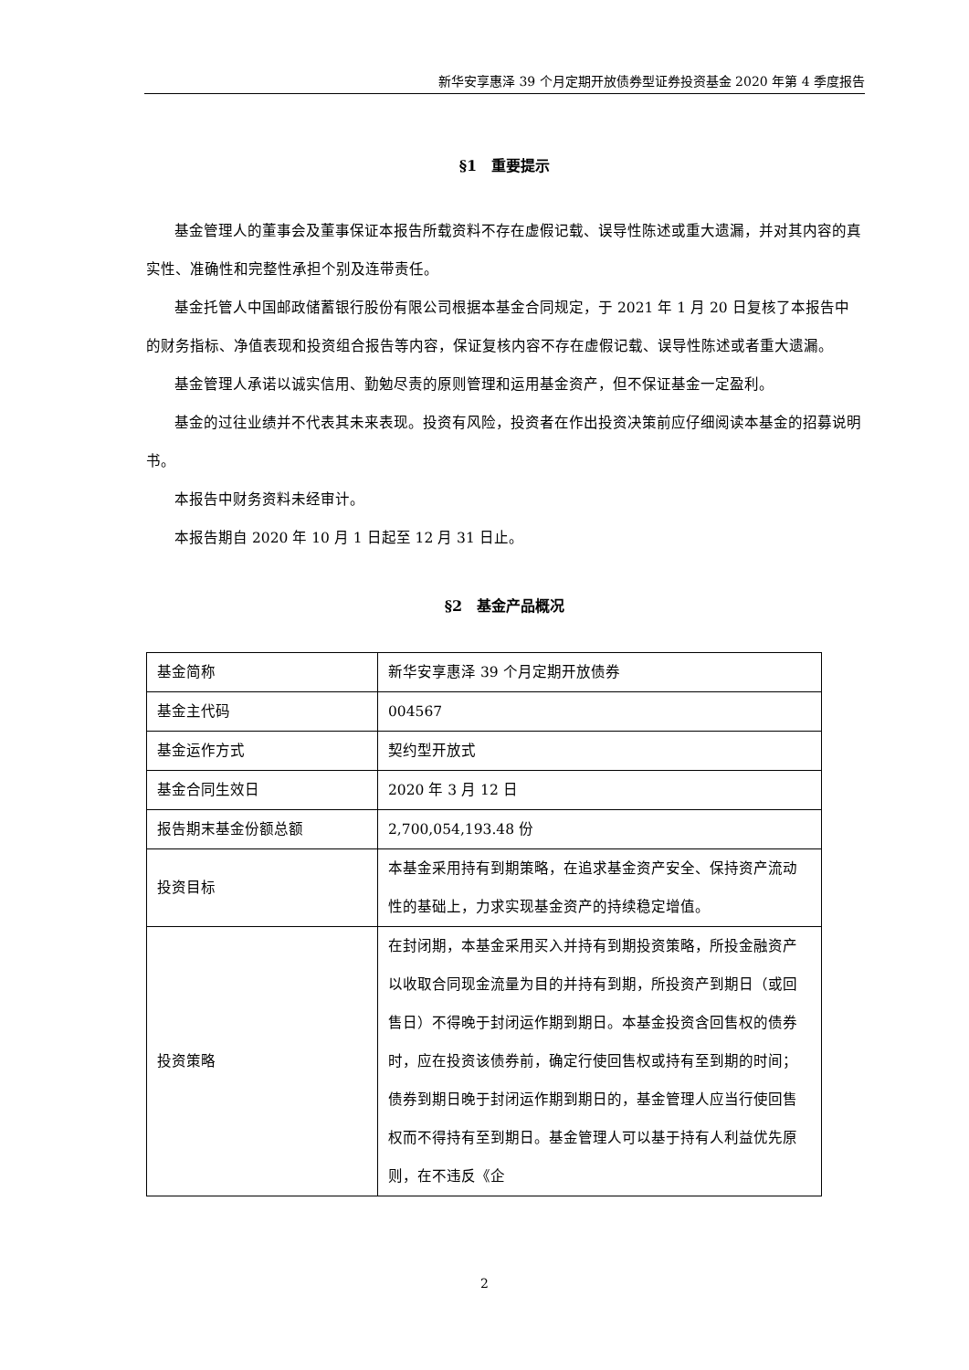新华安享惠泽 39 个月定期开放债券型证券投资基金 2020 年第 4 季度报告
§1　重要提示
基金管理人的董事会及董事保证本报告所载资料不存在虚假记载、误导性陈述或重大遗漏，并对其内容的真实性、准确性和完整性承担个别及连带责任。
基金托管人中国邮政储蓄银行股份有限公司根据本基金合同规定，于 2021 年 1 月 20 日复核了本报告中的财务指标、净值表现和投资组合报告等内容，保证复核内容不存在虚假记载、误导性陈述或者重大遗漏。
基金管理人承诺以诚实信用、勤勉尽责的原则管理和运用基金资产，但不保证基金一定盈利。
基金的过往业绩并不代表其未来表现。投资有风险，投资者在作出投资决策前应仔细阅读本基金的招募说明书。
本报告中财务资料未经审计。
本报告期自 2020 年 10 月 1 日起至 12 月 31 日止。
§2　基金产品概况
| 基金简称 | 新华安享惠泽 39 个月定期开放债券 |
| 基金主代码 | 004567 |
| 基金运作方式 | 契约型开放式 |
| 基金合同生效日 | 2020 年 3 月 12 日 |
| 报告期末基金份额总额 | 2,700,054,193.48 份 |
| 投资目标 | 本基金采用持有到期策略，在追求基金资产安全、保持资产流动性的基础上，力求实现基金资产的持续稳定增值。 |
| 投资策略 | 在封闭期，本基金采用买入并持有到期投资策略，所投金融资产以收取合同现金流量为目的并持有到期，所投资产到期日（或回售日）不得晚于封闭运作期到期日。本基金投资含回售权的债券时，应在投资该债券前，确定行使回售权或持有至到期的时间；债券到期日晚于封闭运作期到期日的，基金管理人应当行使回售权而不得持有至到期日。基金管理人可以基于持有人利益优先原则，在不违反《企 |
2